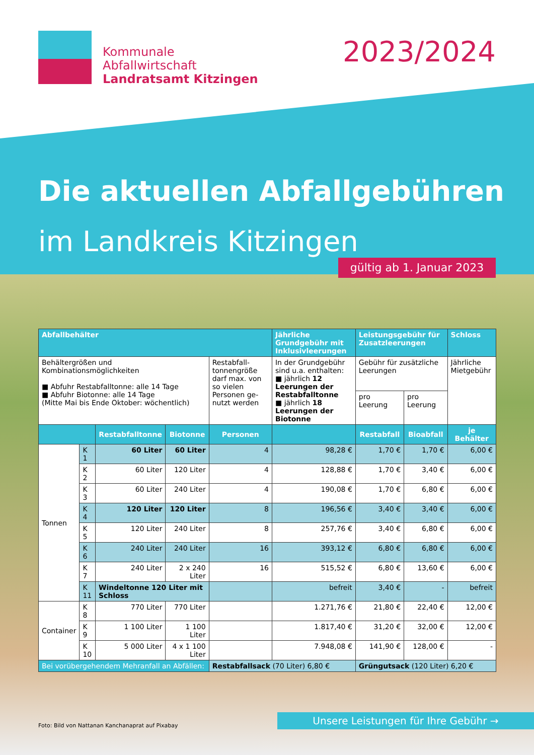Kommunale
Abfallwirtschaft
Landratsamt Kitzingen
2023/2024
Die aktuellen Abfallgebühren
im Landkreis Kitzingen
gültig ab 1. Januar 2023
| Abfallbehälter | | | | | Jährliche Grundgebühr mit Inklusivleerungen | Leistungsgebühr für Zusatzleerungen | | Schloss |
| --- | --- | --- | --- | --- | --- | --- | --- | --- |
| Behältergrößen und Kombinationsmöglichkeiten ■ Abfuhr Restabfalltonne: alle 14 Tage ■ Abfuhr Biotonne: alle 14 Tage (Mitte Mai bis Ende Oktober: wöchentlich) | | | | Restabfall-tonnengröße darf max. von so vielen Personen ge-nutzt werden | In der Grundgebühr sind u.a. enthalten: ■ jährlich 12 Leerungen der Restabfalltonne ■ jährlich 18 Leerungen der Biotonne | Gebühr für zusätzliche Leerungen | | Jährliche Mietgebühr |
| | | | | | | pro Leerung | pro Leerung | |
| | | Restabfalltonne | Biotonne | Personen | | Restabfall | Bioabfall | je Behälter |
| Tonnen | K 1 | 60 Liter | 60 Liter | 4 | 98,28 € | 1,70 € | 1,70 € | 6,00 € |
| | K 2 | 60 Liter | 120 Liter | 4 | 128,88 € | 1,70 € | 3,40 € | 6,00 € |
| | K 3 | 60 Liter | 240 Liter | 4 | 190,08 € | 1,70 € | 6,80 € | 6,00 € |
| | K 4 | 120 Liter | 120 Liter | 8 | 196,56 € | 3,40 € | 3,40 € | 6,00 € |
| | K 5 | 120 Liter | 240 Liter | 8 | 257,76 € | 3,40 € | 6,80 € | 6,00 € |
| | K 6 | 240 Liter | 240 Liter | 16 | 393,12 € | 6,80 € | 6,80 € | 6,00 € |
| | K 7 | 240 Liter | 2 x 240 Liter | 16 | 515,52 € | 6,80 € | 13,60 € | 6,00 € |
| | K 11 | Windeltonne 120 Liter mit Schloss | | | befreit | 3,40 € | - | befreit |
| Container | K 8 | 770 Liter | 770 Liter | | 1.271,76 € | 21,80 € | 22,40 € | 12,00 € |
| | K 9 | 1 100 Liter | 1 100 Liter | | 1.817,40 € | 31,20 € | 32,00 € | 12,00 € |
| | K 10 | 5 000 Liter | 4 x 1 100 Liter | | 7.948,08 € | 141,90 € | 128,00 € | - |
| Bei vorübergehendem Mehranfall an Abfällen: | | | | Restabfallsack (70 Liter) 6,80 € | | Grüngutsack (120 Liter) 6,20 € | | |
Foto: Bild von Nattanan Kanchanaprat auf Pixabay
Unsere Leistungen für Ihre Gebühr →